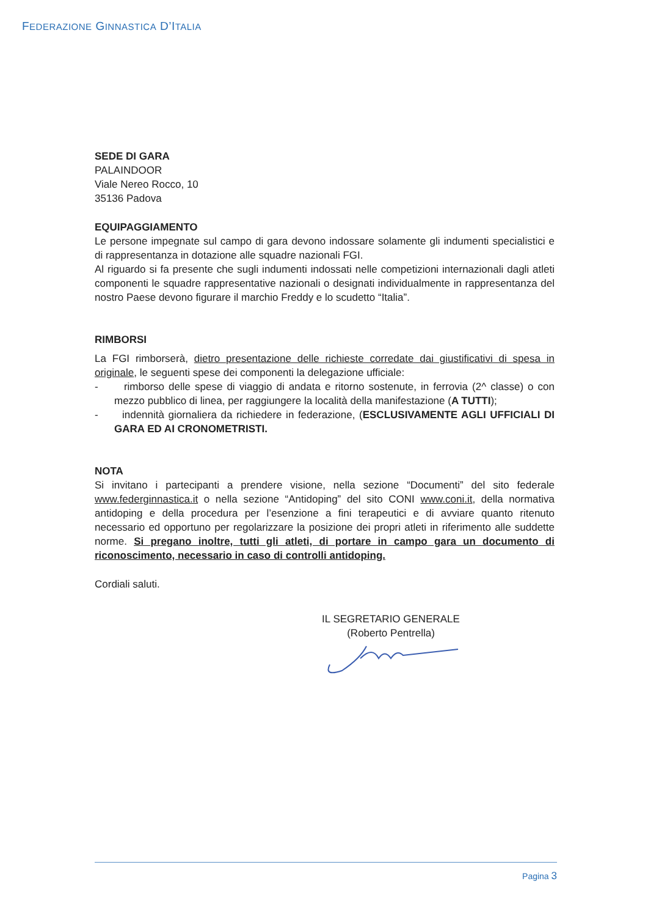FEDERAZIONE GINNASTICA D’ITALIA
SEDE DI GARA
PALAINDOOR
Viale Nereo Rocco, 10
35136 Padova
EQUIPAGGIAMENTO
Le persone impegnate sul campo di gara devono indossare solamente gli indumenti specialistici e di rappresentanza in dotazione alle squadre nazionali FGI.
Al riguardo si fa presente che sugli indumenti indossati nelle competizioni internazionali dagli atleti componenti le squadre rappresentative nazionali o designati individualmente in rappresentanza del nostro Paese devono figurare il marchio Freddy e lo scudetto “Italia”.
RIMBORSI
La FGI rimborserà, dietro presentazione delle richieste corredate dai giustificativi di spesa in originale, le seguenti spese dei componenti la delegazione ufficiale:
- rimborso delle spese di viaggio di andata e ritorno sostenute, in ferrovia (2^ classe) o con mezzo pubblico di linea, per raggiungere la località della manifestazione (A TUTTI);
- indennità giornaliera da richiedere in federazione, (ESCLUSIVAMENTE AGLI UFFICIALI DI GARA ED AI CRONOMETRISTI.
NOTA
Si invitano i partecipanti a prendere visione, nella sezione “Documenti” del sito federale www.federginnastica.it o nella sezione “Antidoping” del sito CONI www.coni.it, della normativa antidoping e della procedura per l’esenzione a fini terapeutici e di avviare quanto ritenuto necessario ed opportuno per regolarizzare la posizione dei propri atleti in riferimento alle suddette norme. Si pregano inoltre, tutti gli atleti, di portare in campo gara un documento di riconoscimento, necessario in caso di controlli antidoping.
Cordiali saluti.
IL SEGRETARIO GENERALE
(Roberto Pentrella)
Pagina 3